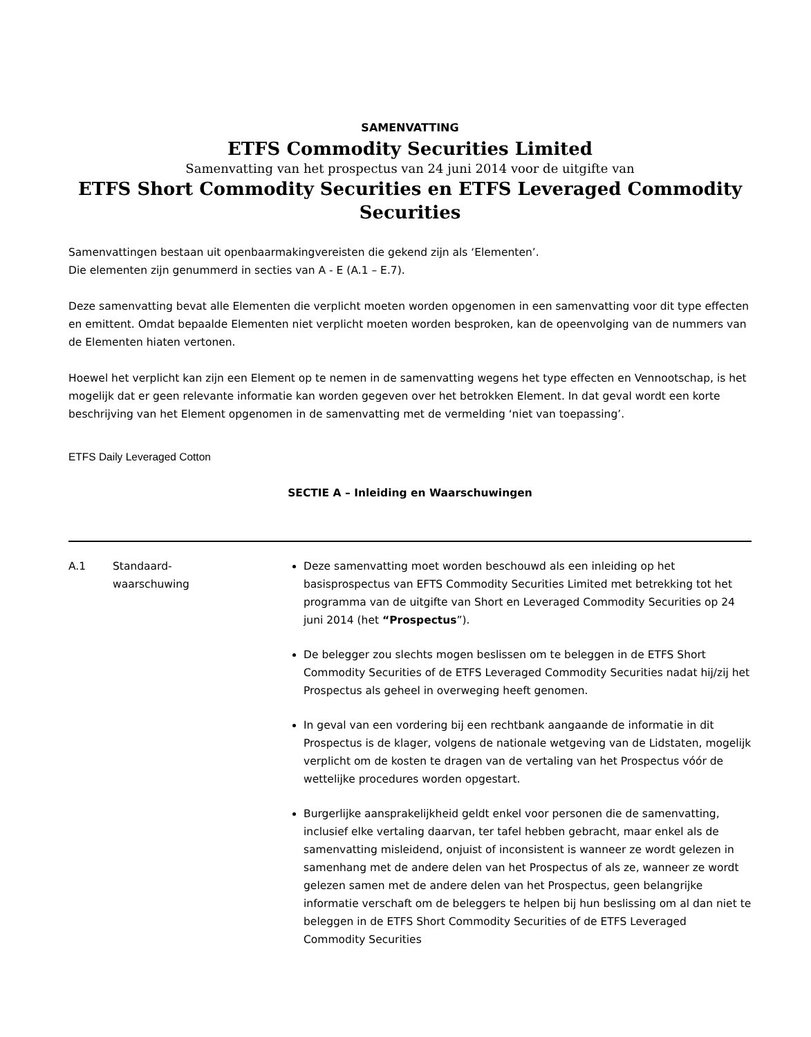SAMENVATTING
ETFS Commodity Securities Limited
Samenvatting van het prospectus van 24 juni 2014 voor de uitgifte van
ETFS Short Commodity Securities en ETFS Leveraged Commodity Securities
Samenvattingen bestaan uit openbaarmakingvereisten die gekend zijn als ‘Elementen’.
Die elementen zijn genummerd in secties van A - E (A.1 – E.7).
Deze samenvatting bevat alle Elementen die verplicht moeten worden opgenomen in een samenvatting voor dit type effecten en emittent. Omdat bepaalde Elementen niet verplicht moeten worden besproken, kan de opeenvolging van de nummers van de Elementen hiaten vertonen.
Hoewel het verplicht kan zijn een Element op te nemen in de samenvatting wegens het type effecten en Vennootschap, is het mogelijk dat er geen relevante informatie kan worden gegeven over het betrokken Element. In dat geval wordt een korte beschrijving van het Element opgenomen in de samenvatting met de vermelding ‘niet van toepassing’.
ETFS Daily Leveraged Cotton
SECTIE A – Inleiding en Waarschuwingen
| A.1 | Standaard- waarschuwing | Deze samenvatting moet worden beschouwd als een inleiding op het basisprospectus van EFTS Commodity Securities Limited met betrekking tot het programma van de uitgifte van Short en Leveraged Commodity Securities op 24 juni 2014 (het “Prospectus ”). De belegger zou slechts mogen beslissen om te beleggen in de ETFS Short Commodity Securities of de ETFS Leveraged Commodity Securities nadat hij/zij het Prospectus als geheel in overweging heeft genomen. In geval van een vordering bij een rechtbank aangaande de informatie in dit Prospectus is de klager, volgens de nationale wetgeving van de Lidstaten, mogelijk verplicht om de kosten te dragen van de vertaling van het Prospectus vóór de wettelijke procedures worden opgestart. Burgerlijke aansprakelijkheid geldt enkel voor personen die de samenvatting, inclusief elke vertaling daarvan, ter tafel hebben gebracht, maar enkel als de samenvatting misleidend, onjuist of inconsistent is wanneer ze wordt gelezen in samenhang met de andere delen van het Prospectus of als ze, wanneer ze wordt gelezen samen met de andere delen van het Prospectus, geen belangrijke informatie verschaft om de beleggers te helpen bij hun beslissing om al dan niet te beleggen in de ETFS Short Commodity Securities of de ETFS Leveraged Commodity Securities |